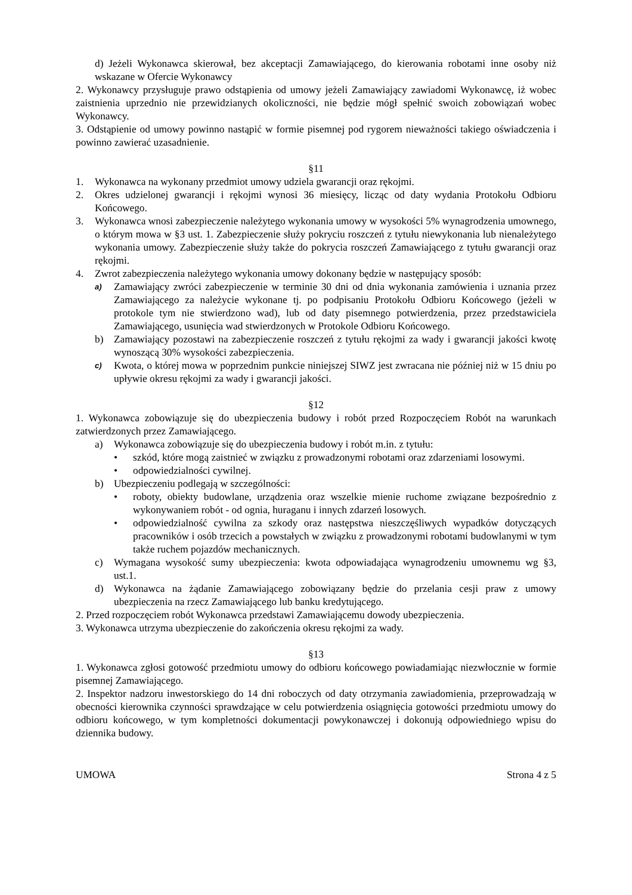d) Jeżeli Wykonawca skierował, bez akceptacji Zamawiającego, do kierowania robotami inne osoby niż wskazane w Ofercie Wykonawcy
2. Wykonawcy przysługuje prawo odstąpienia od umowy jeżeli Zamawiający zawiadomi Wykonawcę, iż wobec zaistnienia uprzednio nie przewidzianych okoliczności, nie będzie mógł spełnić swoich zobowiązań wobec Wykonawcy.
3. Odstąpienie od umowy powinno nastąpić w formie pisemnej pod rygorem nieważności takiego oświadczenia i powinno zawierać uzasadnienie.
§11
1. Wykonawca na wykonany przedmiot umowy udziela gwarancji oraz rękojmi.
2. Okres udzielonej gwarancji i rękojmi wynosi 36 miesięcy, licząc od daty wydania Protokołu Odbioru Końcowego.
3. Wykonawca wnosi zabezpieczenie należytego wykonania umowy w wysokości 5% wynagrodzenia umownego, o którym mowa w §3 ust. 1. Zabezpieczenie służy pokryciu roszczeń z tytułu niewykonania lub nienależytego wykonania umowy. Zabezpieczenie służy także do pokrycia roszczeń Zamawiającego z tytułu gwarancji oraz rękojmi.
4. Zwrot zabezpieczenia należytego wykonania umowy dokonany będzie w następujący sposób:
a) Zamawiający zwróci zabezpieczenie w terminie 30 dni od dnia wykonania zamówienia i uznania przez Zamawiającego za należycie wykonane tj. po podpisaniu Protokołu Odbioru Końcowego (jeżeli w protokole tym nie stwierdzono wad), lub od daty pisemnego potwierdzenia, przez przedstawiciela Zamawiającego, usunięcia wad stwierdzonych w Protokole Odbioru Końcowego.
b) Zamawiający pozostawi na zabezpieczenie roszczeń z tytułu rękojmi za wady i gwarancji jakości kwotę wynoszącą 30% wysokości zabezpieczenia.
c) Kwota, o której mowa w poprzednim punkcie niniejszej SIWZ jest zwracana nie później niż w 15 dniu po upływie okresu rękojmi za wady i gwarancji jakości.
§12
1. Wykonawca zobowiązuje się do ubezpieczenia budowy i robót przed Rozpoczęciem Robót na warunkach zatwierdzonych przez Zamawiającego.
a) Wykonawca zobowiązuje się do ubezpieczenia budowy i robót m.in. z tytułu:
• szkód, które mogą zaistnieć w związku z prowadzonymi robotami oraz zdarzeniami losowymi.
• odpowiedzialności cywilnej.
b) Ubezpieczeniu podlegają w szczególności:
• roboty, obiekty budowlane, urządzenia oraz wszelkie mienie ruchome związane bezpośrednio z wykonywaniem robót - od ognia, huraganu i innych zdarzeń losowych.
• odpowiedzialność cywilna za szkody oraz następstwa nieszczęśliwych wypadków dotyczących pracowników i osób trzecich a powstałych w związku z prowadzonymi robotami budowlanymi w tym także ruchem pojazdów mechanicznych.
c) Wymagana wysokość sumy ubezpieczenia: kwota odpowiadająca wynagrodzeniu umownemu wg §3, ust.1.
d) Wykonawca na żądanie Zamawiającego zobowiązany będzie do przelania cesji praw z umowy ubezpieczenia na rzecz Zamawiającego lub banku kredytującego.
2. Przed rozpoczęciem robót Wykonawca przedstawi Zamawiającemu dowody ubezpieczenia.
3. Wykonawca utrzyma ubezpieczenie do zakończenia okresu rękojmi za wady.
§13
1. Wykonawca zgłosi gotowość przedmiotu umowy do odbioru końcowego powiadamiając niezwłocznie w formie pisemnej Zamawiającego.
2. Inspektor nadzoru inwestorskiego do 14 dni roboczych od daty otrzymania zawiadomienia, przeprowadzają w obecności kierownika czynności sprawdzające w celu potwierdzenia osiągnięcia gotowości przedmiotu umowy do odbioru końcowego, w tym kompletności dokumentacji powykonawczej i dokonują odpowiedniego wpisu do dziennika budowy.
UMOWA Strona 4 z 5